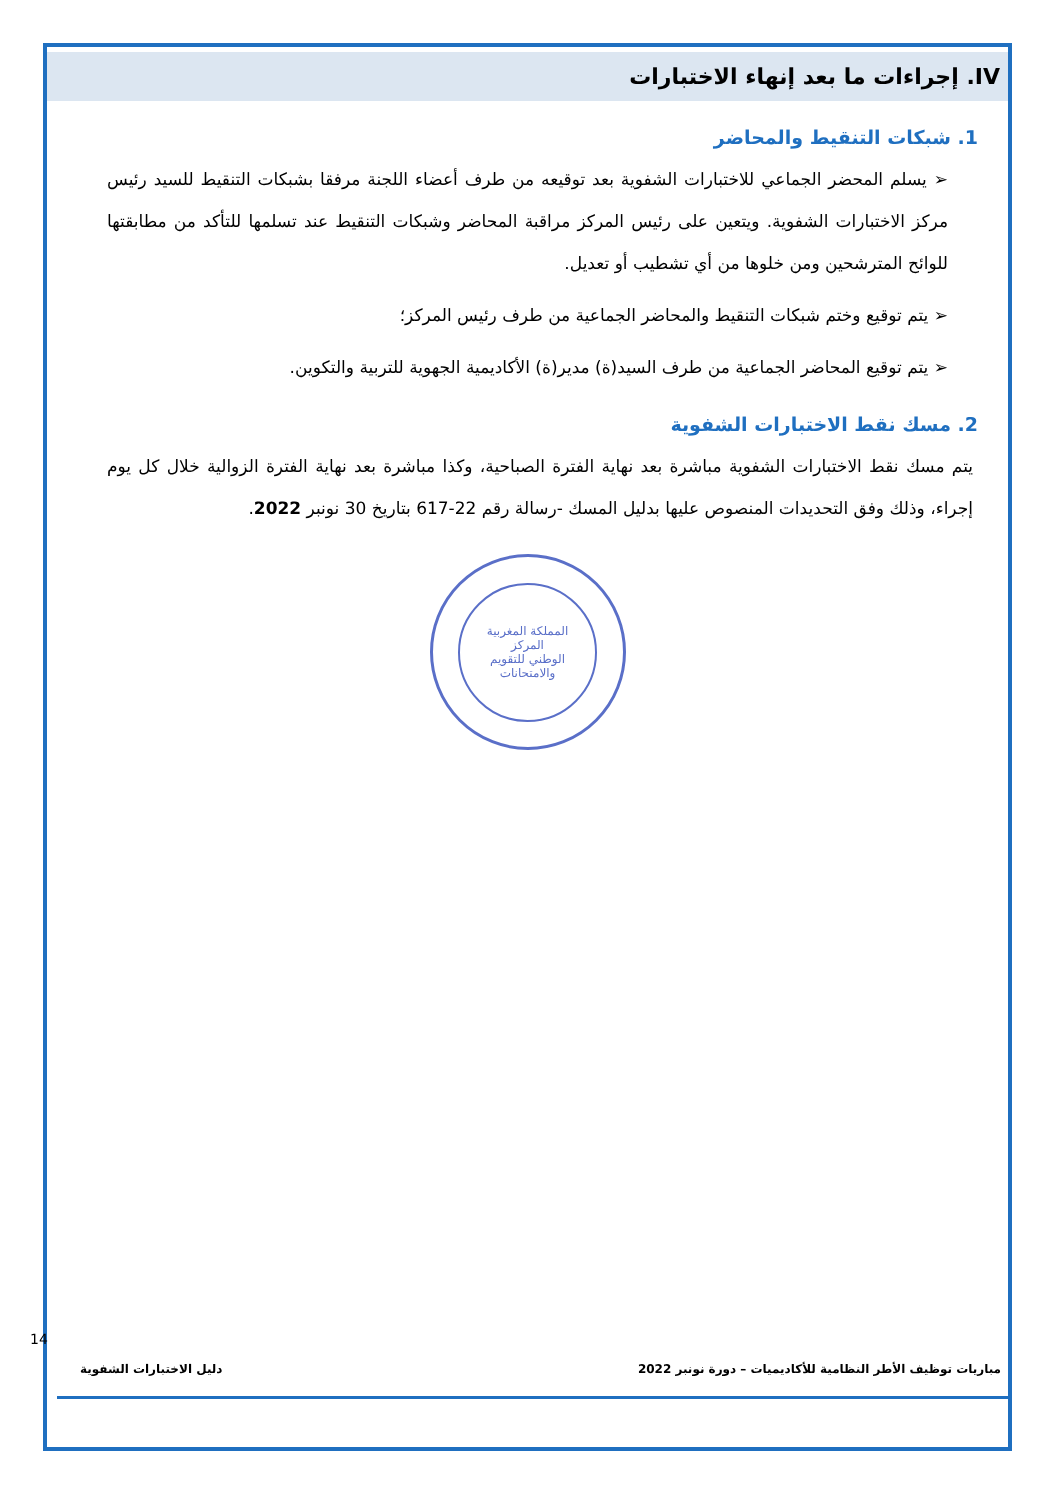IV. إجراءات ما بعد إنهاء الاختبارات
1. شبكات التنقيط والمحاضر
➢ يسلم المحضر الجماعي للاختبارات الشفوية بعد توقيعه من طرف أعضاء اللجنة مرفقا بشبكات التنقيط للسيد رئيس مركز الاختبارات الشفوية. ويتعين على رئيس المركز مراقبة المحاضر وشبكات التنقيط عند تسلمها للتأكد من مطابقتها للوائح المترشحين ومن خلوها من أي تشطيب أو تعديل.
➢ يتم توقيع وختم شبكات التنقيط والمحاضر الجماعية من طرف رئيس المركز؛
➢ يتم توقيع المحاضر الجماعية من طرف السيد(ة) مدير(ة) الأكاديمية الجهوية للتربية والتكوين.
2. مسك نقط الاختبارات الشفوية
يتم مسك نقط الاختبارات الشفوية مباشرة بعد نهاية الفترة الصباحية، وكذا مباشرة بعد نهاية الفترة الزوالية خلال كل يوم إجراء، وذلك وفق التحديدات المنصوص عليها بدليل المسك -رسالة رقم 22-617 بتاريخ 30 نونبر 2022.
المملكة المغربية
المركز
الوطني للتقويم
والامتحانات
14
مباريات توظيف الأطر النظامية للأكاديميات – دورة نونبر 2022 دليل الاختبارات الشفوية